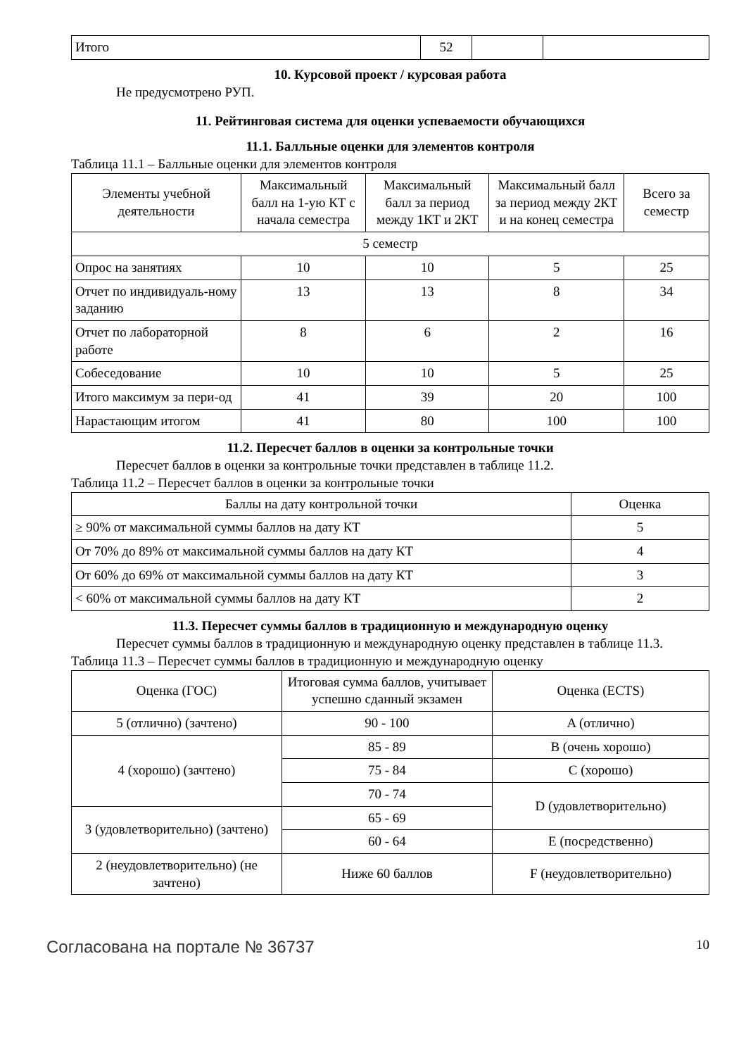| Итого | 52 | | |
10. Курсовой проект / курсовая работа
Не предусмотрено РУП.
11. Рейтинговая система для оценки успеваемости обучающихся
11.1. Балльные оценки для элементов контроля
Таблица 11.1 – Балльные оценки для элементов контроля
| Элементы учебной деятельности | Максимальный балл на 1-ую КТ с начала семестра | Максимальный балл за период между 1КТ и 2КТ | Максимальный балл за период между 2КТ и на конец семестра | Всего за семестр |
| --- | --- | --- | --- | --- |
| 5 семестр | | | | |
| Опрос на занятиях | 10 | 10 | 5 | 25 |
| Отчет по индивидуаль-ному заданию | 13 | 13 | 8 | 34 |
| Отчет по лабораторной работе | 8 | 6 | 2 | 16 |
| Собеседование | 10 | 10 | 5 | 25 |
| Итого максимум за пери-од | 41 | 39 | 20 | 100 |
| Нарастающим итогом | 41 | 80 | 100 | 100 |
11.2. Пересчет баллов в оценки за контрольные точки
Пересчет баллов в оценки за контрольные точки представлен в таблице 11.2.
Таблица 11.2 – Пересчет баллов в оценки за контрольные точки
| Баллы на дату контрольной точки | Оценка |
| --- | --- |
| ≥ 90% от максимальной суммы баллов на дату КТ | 5 |
| От 70% до 89% от максимальной суммы баллов на дату КТ | 4 |
| От 60% до 69% от максимальной суммы баллов на дату КТ | 3 |
| < 60% от максимальной суммы баллов на дату КТ | 2 |
11.3. Пересчет суммы баллов в традиционную и международную оценку
Пересчет суммы баллов в традиционную и международную оценку представлен в таблице 11.3.
Таблица 11.3 – Пересчет суммы баллов в традиционную и международную оценку
| Оценка (ГОС) | Итоговая сумма баллов, учитывает успешно сданный экзамен | Оценка (ECTS) |
| --- | --- | --- |
| 5 (отлично) (зачтено) | 90 - 100 | A (отлично) |
| 4 (хорошо) (зачтено) | 85 - 89 | B (очень хорошо) |
| | 75 - 84 | C (хорошо) |
| | 70 - 74 | D (удовлетворительно) |
| 3 (удовлетворительно) (зачтено) | 65 - 69 | |
| | 60 - 64 | E (посредственно) |
| 2 (неудовлетворительно) (не зачтено) | Ниже 60 баллов | F (неудовлетворительно) |
Согласована на портале № 36737
10